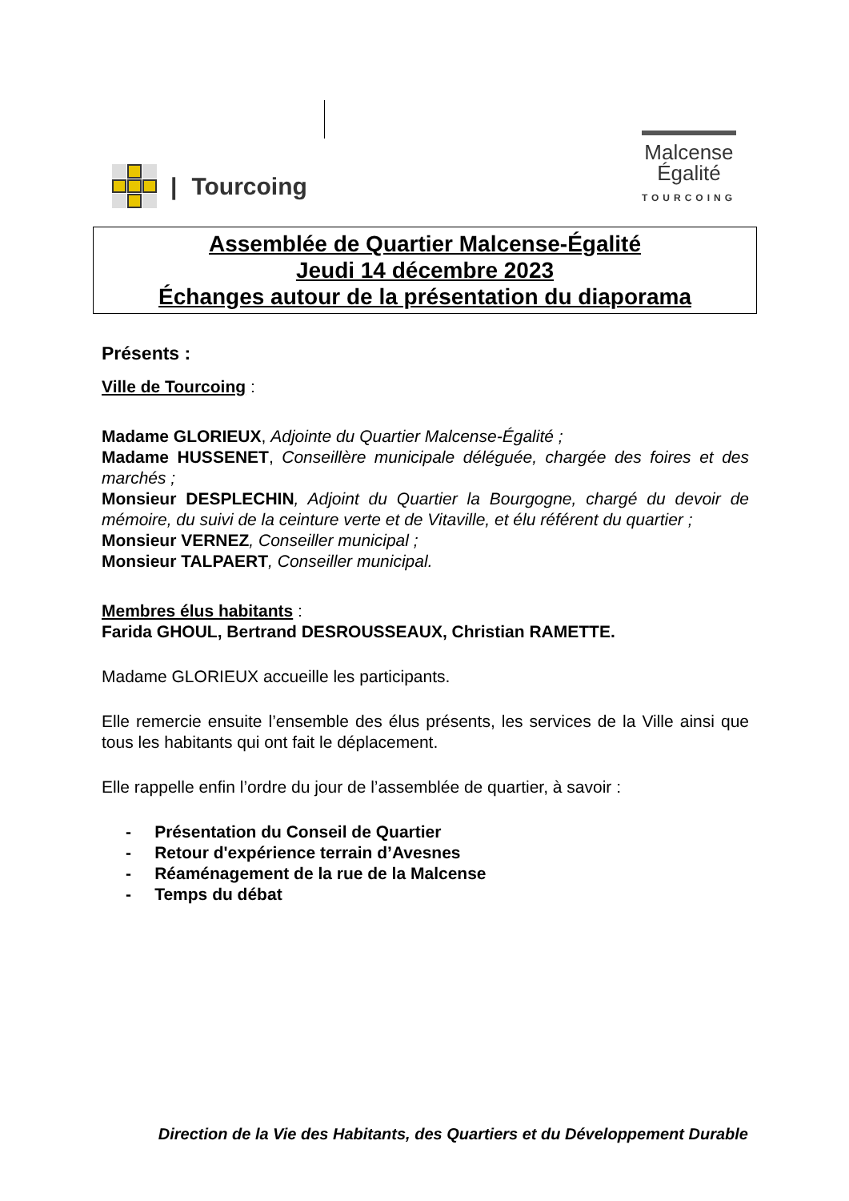| Tourcoing
Malcense
Égalité
TOURCOING
Assemblée de Quartier Malcense-Égalité
Jeudi 14 décembre 2023
Échanges autour de la présentation du diaporama
Présents :
Ville de Tourcoing :
Madame GLORIEUX, Adjointe du Quartier Malcense-Égalité ;
Madame HUSSENET, Conseillère municipale déléguée, chargée des foires et des marchés ;
Monsieur DESPLECHIN, Adjoint du Quartier la Bourgogne, chargé du devoir de mémoire, du suivi de la ceinture verte et de Vitaville, et élu référent du quartier ;
Monsieur VERNEZ, Conseiller municipal ;
Monsieur TALPAERT, Conseiller municipal.
Membres élus habitants :
Farida GHOUL, Bertrand DESROUSSEAUX, Christian RAMETTE.
Madame GLORIEUX accueille les participants.
Elle remercie ensuite l’ensemble des élus présents, les services de la Ville ainsi que tous les habitants qui ont fait le déplacement.
Elle rappelle enfin l’ordre du jour de l’assemblée de quartier, à savoir :
- Présentation du Conseil de Quartier
- Retour d'expérience terrain d’Avesnes
- Réaménagement de la rue de la Malcense
- Temps du débat
Direction de la Vie des Habitants, des Quartiers et du Développement Durable